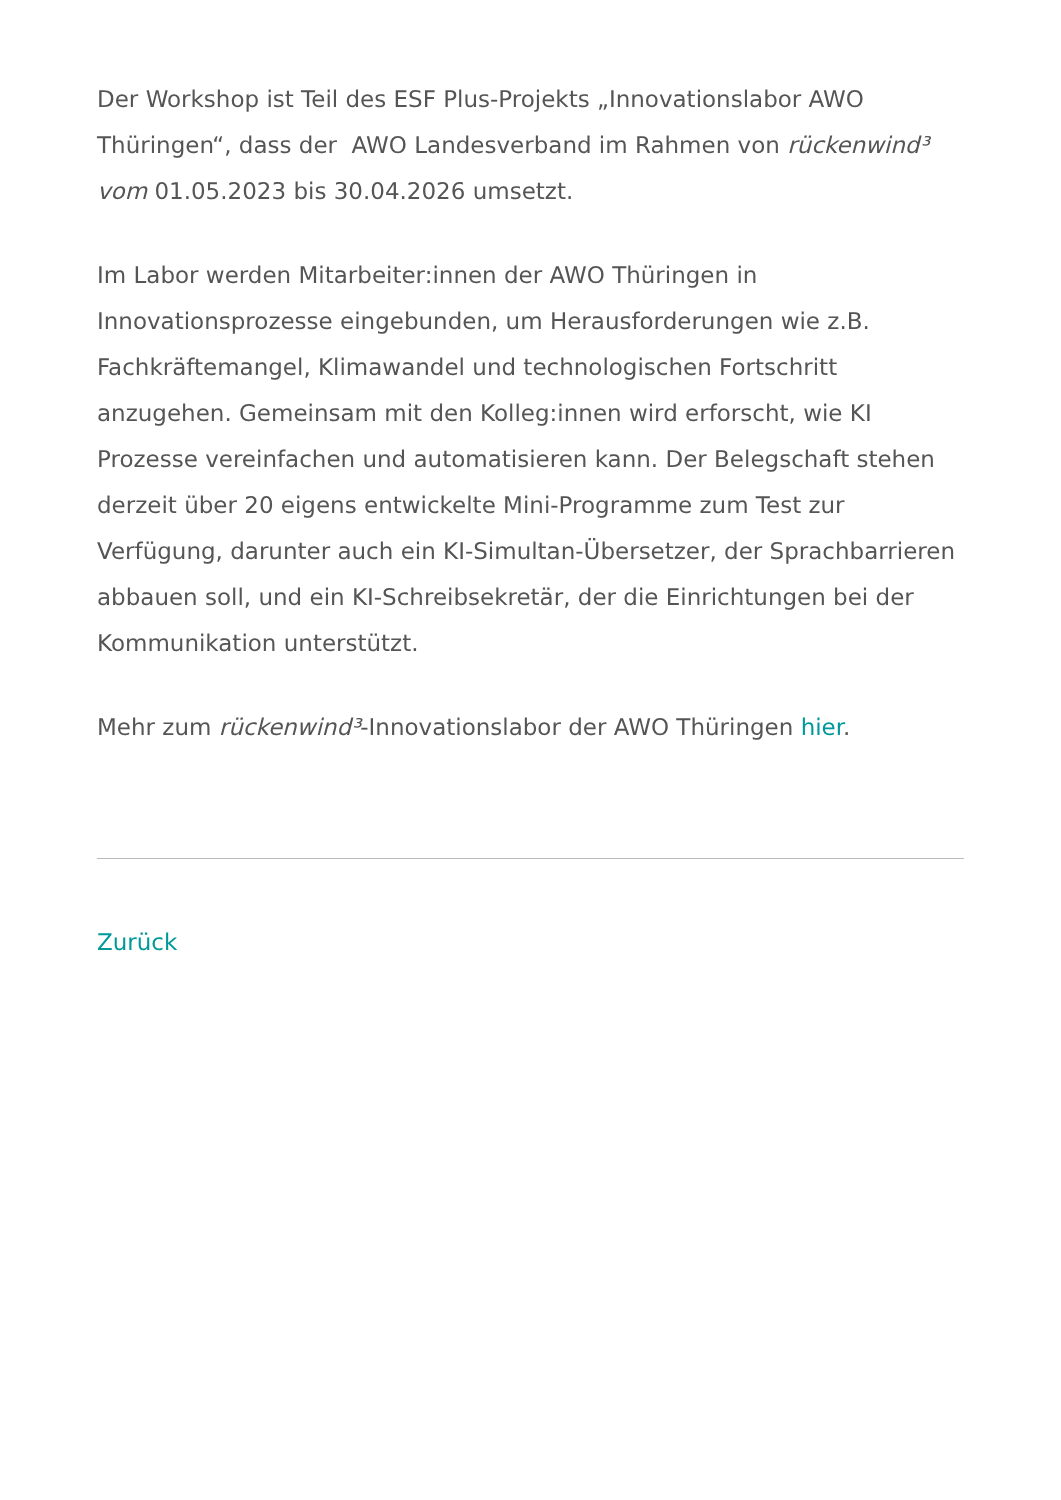Der Workshop ist Teil des ESF Plus-Projekts „Innovationslabor AWO Thüringen“, dass der AWO Landesverband im Rahmen von rückenwind³ vom 01.05.2023 bis 30.04.2026 umsetzt.
Im Labor werden Mitarbeiter:innen der AWO Thüringen in Innovationsprozesse eingebunden, um Herausforderungen wie z.B. Fachkräftemangel, Klimawandel und technologischen Fortschritt anzugehen. Gemeinsam mit den Kolleg:innen wird erforscht, wie KI Prozesse vereinfachen und automatisieren kann. Der Belegschaft stehen derzeit über 20 eigens entwickelte Mini-Programme zum Test zur Verfügung, darunter auch ein KI-Simultan-Übersetzer, der Sprachbarrieren abbauen soll, und ein KI-Schreibsekretär, der die Einrichtungen bei der Kommunikation unterstützt.
Mehr zum rückenwind³-Innovationslabor der AWO Thüringen hier.
Zurück